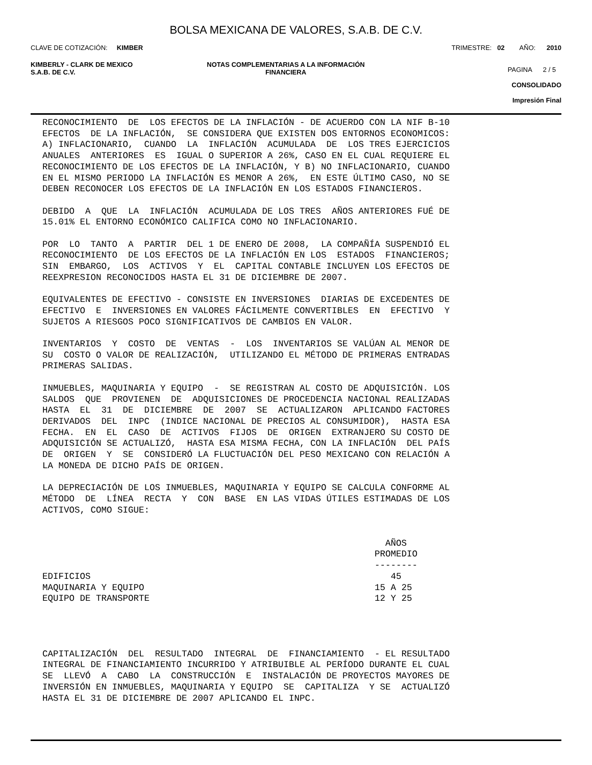BOLSA MEXICANA DE VALORES, S.A.B. DE C.V.
CLAVE DE COTIZACIÓN: KIMBER TRIMESTRE: 02 AÑO: 2010
KIMBERLY - CLARK DE MEXICO
S.A.B. DE C.V. NOTAS COMPLEMENTARIAS A LA INFORMACIÓN
FINANCIERA PAGINA 2 / 5
CONSOLIDADO
Impresión Final
RECONOCIMIENTO  DE  LOS EFECTOS DE LA INFLACIÓN - DE ACUERDO CON LA NIF B-10
EFECTOS  DE LA INFLACIÓN,  SE CONSIDERA QUE EXISTEN DOS ENTORNOS ECONOMICOS:
A) INFLACIONARIO,  CUANDO  LA  INFLACIÓN  ACUMULADA  DE  LOS TRES EJERCICIOS
ANUALES  ANTERIORES  ES  IGUAL O SUPERIOR A 26%, CASO EN EL CUAL REQUIERE EL
RECONOCIMIENTO DE LOS EFECTOS DE LA INFLACIÓN, Y B) NO INFLACIONARIO, CUANDO
EN EL MISMO PERIODO LA INFLACIÓN ES MENOR A 26%,  EN ESTE ÚLTIMO CASO, NO SE
DEBEN RECONOCER LOS EFECTOS DE LA INFLACIÓN EN LOS ESTADOS FINANCIEROS.

DEBIDO  A  QUE  LA  INFLACIÓN  ACUMULADA DE LOS TRES  AÑOS ANTERIORES FUÉ DE
15.01% EL ENTORNO ECONÓMICO CALIFICA COMO NO INFLACIONARIO.

POR  LO  TANTO  A  PARTIR  DEL 1 DE ENERO DE 2008,  LA COMPAÑÍA SUSPENDIÓ EL
RECONOCIMIENTO  DE LOS EFECTOS DE LA INFLACIÓN EN LOS  ESTADOS  FINANCIEROS;
SIN  EMBARGO,  LOS  ACTIVOS  Y  EL  CAPITAL CONTABLE INCLUYEN LOS EFECTOS DE
REEXPRESION RECONOCIDOS HASTA EL 31 DE DICIEMBRE DE 2007.

EQUIVALENTES DE EFECTIVO - CONSISTE EN INVERSIONES  DIARIAS DE EXCEDENTES DE
EFECTIVO  E  INVERSIONES EN VALORES FÁCILMENTE CONVERTIBLES  EN  EFECTIVO  Y
SUJETOS A RIESGOS POCO SIGNIFICATIVOS DE CAMBIOS EN VALOR.

INVENTARIOS  Y  COSTO  DE  VENTAS  -  LOS  INVENTARIOS SE VALÚAN AL MENOR DE
SU  COSTO O VALOR DE REALIZACIÓN,  UTILIZANDO EL MÉTODO DE PRIMERAS ENTRADAS
PRIMERAS SALIDAS.

INMUEBLES, MAQUINARIA Y EQUIPO  -  SE REGISTRAN AL COSTO DE ADQUISICIÓN. LOS
SALDOS  QUE  PROVIENEN  DE  ADQUISICIONES DE PROCEDENCIA NACIONAL REALIZADAS
HASTA  EL  31  DE  DICIEMBRE  DE  2007  SE  ACTUALIZARON  APLICANDO FACTORES
DERIVADOS  DEL  INPC  (INDICE NACIONAL DE PRECIOS AL CONSUMIDOR),  HASTA ESA
FECHA.  EN  EL  CASO  DE  ACTIVOS  FIJOS  DE  ORIGEN  EXTRANJERO SU COSTO DE
ADQUISICIÓN SE ACTUALIZÓ,  HASTA ESA MISMA FECHA, CON LA INFLACIÓN  DEL PAÍS
DE  ORIGEN  Y  SE  CONSIDERÓ LA FLUCTUACIÓN DEL PESO MEXICANO CON RELACIÓN A
LA MONEDA DE DICHO PAÍS DE ORIGEN.

LA DEPRECIACIÓN DE LOS INMUEBLES, MAQUINARIA Y EQUIPO SE CALCULA CONFORME AL
MÉTODO  DE  LÍNEA  RECTA  Y  CON  BASE  EN LAS VIDAS ÚTILES ESTIMADAS DE LOS
ACTIVOS, COMO SIGUE:


                                                                AÑOS
                                                              PROMEDIO
                                                              --------
EDIFICIOS                                                        45
MAQUINARIA Y EQUIPO                                           15 A 25
EQUIPO DE TRANSPORTE                                          12 Y 25




CAPITALIZACIÓN  DEL  RESULTADO  INTEGRAL  DE  FINANCIAMIENTO  - EL RESULTADO
INTEGRAL DE FINANCIAMIENTO INCURRIDO Y ATRIBUIBLE AL PERÍODO DURANTE EL CUAL
SE  LLEVÓ  A  CABO  LA  CONSTRUCCIÓN  E  INSTALACIÓN DE PROYECTOS MAYORES DE
INVERSIÓN EN INMUEBLES, MAQUINARIA Y EQUIPO  SE  CAPITALIZA  Y SE  ACTUALIZÓ
HASTA EL 31 DE DICIEMBRE DE 2007 APLICANDO EL INPC.